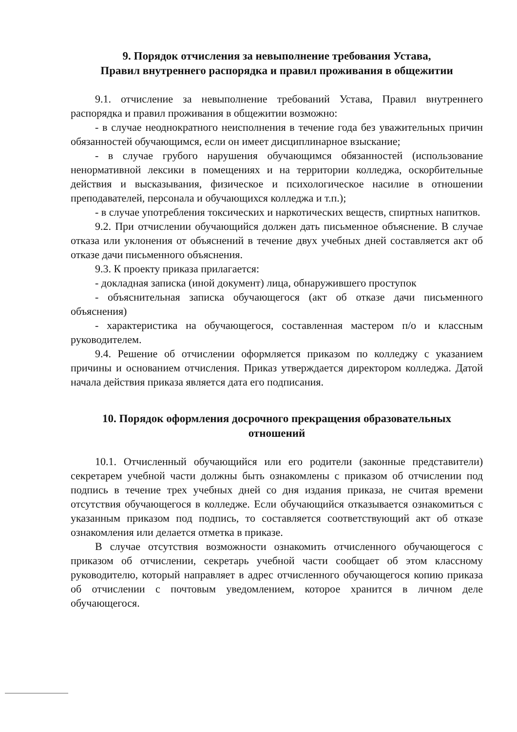9. Порядок отчисления за невыполнение требования Устава,
Правил внутреннего распорядка и правил проживания в общежитии
9.1. отчисление за невыполнение требований Устава, Правил внутреннего распорядка и правил проживания в общежитии возможно:
- в случае неоднократного неисполнения в течение года без уважительных причин обязанностей обучающимся, если он имеет дисциплинарное взыскание;
- в случае грубого нарушения обучающимся обязанностей (использование ненормативной лексики в помещениях и на территории колледжа, оскорбительные действия и высказывания, физическое и психологическое насилие в отношении преподавателей, персонала и обучающихся колледжа и т.п.);
- в случае употребления токсических и наркотических веществ, спиртных напитков.
9.2. При отчислении обучающийся должен дать письменное объяснение. В случае отказа или уклонения от объяснений в течение двух учебных дней составляется акт об отказе дачи письменного объяснения.
9.3. К проекту приказа прилагается:
- докладная записка (иной документ) лица, обнаружившего проступок
- объяснительная записка обучающегося (акт об отказе дачи письменного объяснения)
- характеристика на обучающегося, составленная мастером п/о и классным руководителем.
9.4. Решение об отчислении оформляется приказом по колледжу с указанием причины и основанием отчисления. Приказ утверждается директором колледжа. Датой начала действия приказа является дата его подписания.
10. Порядок оформления досрочного прекращения образовательных
отношений
10.1. Отчисленный обучающийся или его родители (законные представители) секретарем учебной части должны быть ознакомлены с приказом об отчислении под подпись в течение трех учебных дней со дня издания приказа, не считая времени отсутствия обучающегося в колледже. Если обучающийся отказывается ознакомиться с указанным приказом под подпись, то составляется соответствующий акт об отказе ознакомления или делается отметка в приказе.
В случае отсутствия возможности ознакомить отчисленного обучающегося с приказом об отчислении, секретарь учебной части сообщает об этом классному руководителю, который направляет в адрес отчисленного обучающегося копию приказа об отчислении с почтовым уведомлением, которое хранится в личном деле обучающегося.